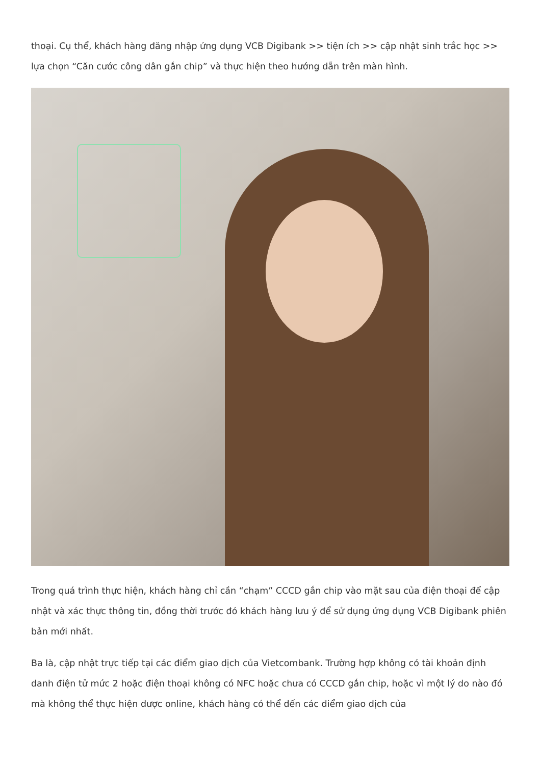thoại. Cụ thể, khách hàng đăng nhập ứng dụng VCB Digibank >> tiện ích >> cập nhật sinh trắc học >> lựa chọn “Căn cước công dân gắn chip” và thực hiện theo hướng dẫn trên màn hình.
Trong quá trình thực hiện, khách hàng chỉ cần “chạm” CCCD gắn chip vào mặt sau của điện thoại để cập nhật và xác thực thông tin, đồng thời trước đó khách hàng lưu ý để sử dụng ứng dụng VCB Digibank phiên bản mới nhất.
Ba là, cập nhật trực tiếp tại các điểm giao dịch của Vietcombank. Trường hợp không có tài khoản định danh điện tử mức 2 hoặc điện thoại không có NFC hoặc chưa có CCCD gắn chip, hoặc vì một lý do nào đó mà không thể thực hiện được online, khách hàng có thể đến các điểm giao dịch của